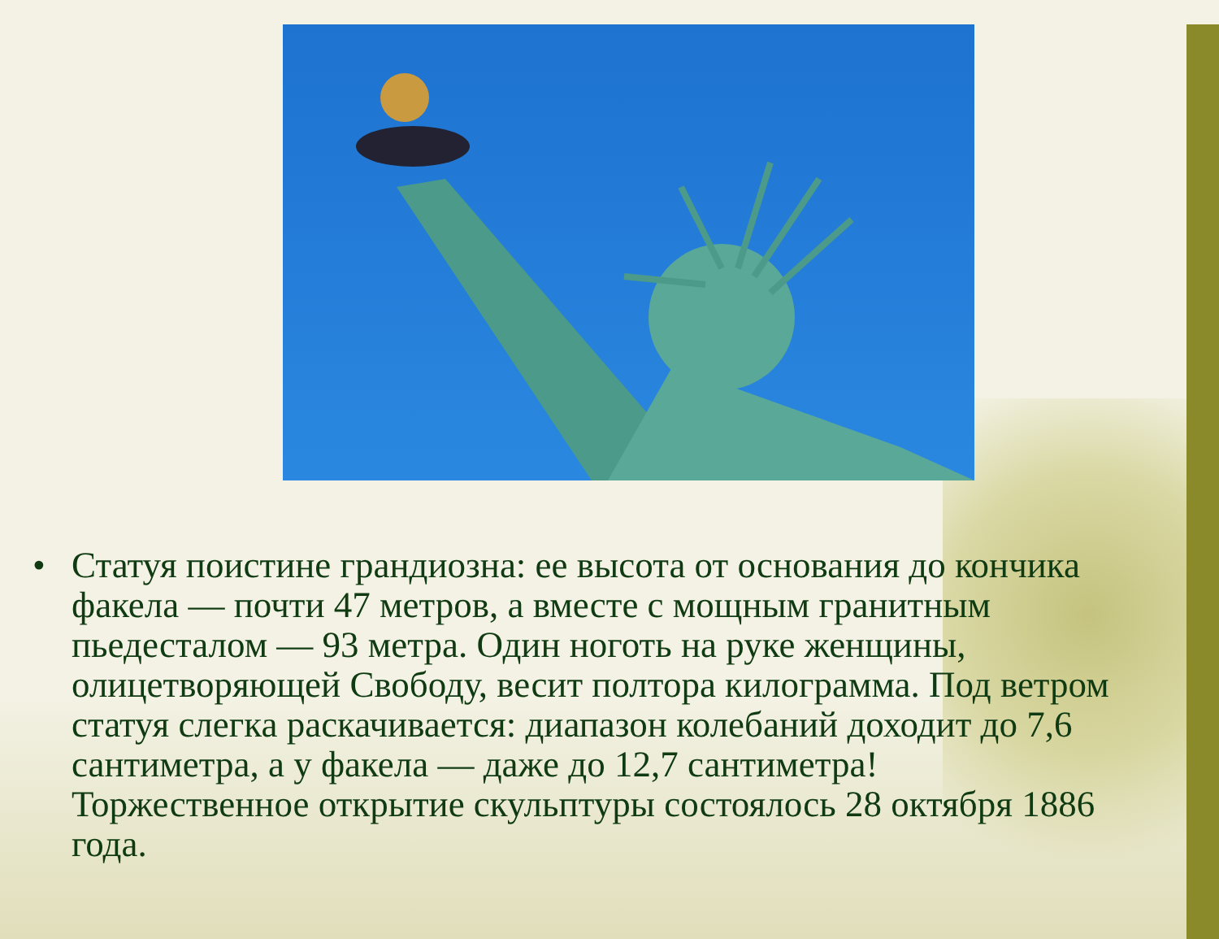• Статуя поистине грандиозна: ее высота от основания до кончика факела — почти 47 метров, а вместе с мощным гранитным пьедесталом — 93 метра. Один ноготь на руке женщины, олицетворяющей Свободу, весит полтора килограмма. Под ветром статуя слегка раскачивается: диапазон колебаний доходит до 7,6 сантиметра, а у факела — даже до 12,7 сантиметра!
Торжественное открытие скульптуры состоялось 28 октября 1886 года.